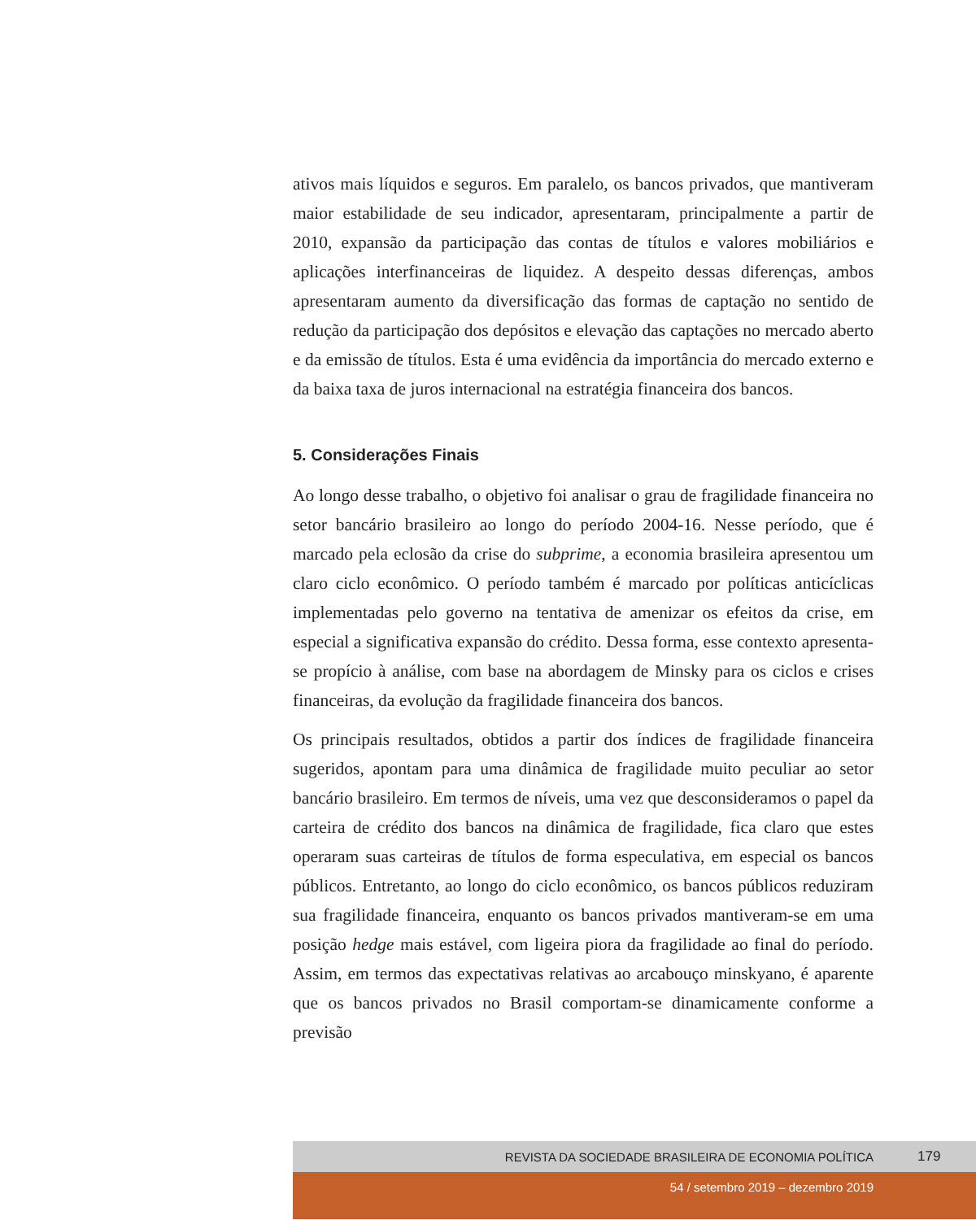ativos mais líquidos e seguros. Em paralelo, os bancos privados, que mantiveram maior estabilidade de seu indicador, apresentaram, principalmente a partir de 2010, expansão da participação das contas de títulos e valores mobiliários e aplicações interfinanceiras de liquidez. A despeito dessas diferenças, ambos apresentaram aumento da diversificação das formas de captação no sentido de redução da participação dos depósitos e elevação das captações no mercado aberto e da emissão de títulos. Esta é uma evidência da importância do mercado externo e da baixa taxa de juros internacional na estratégia financeira dos bancos.
5. Considerações Finais
Ao longo desse trabalho, o objetivo foi analisar o grau de fragilidade financeira no setor bancário brasileiro ao longo do período 2004-16. Nesse período, que é marcado pela eclosão da crise do subprime, a economia brasileira apresentou um claro ciclo econômico. O período também é marcado por políticas anticíclicas implementadas pelo governo na tentativa de amenizar os efeitos da crise, em especial a significativa expansão do crédito. Dessa forma, esse contexto apresenta-se propício à análise, com base na abordagem de Minsky para os ciclos e crises financeiras, da evolução da fragilidade financeira dos bancos.
Os principais resultados, obtidos a partir dos índices de fragilidade financeira sugeridos, apontam para uma dinâmica de fragilidade muito peculiar ao setor bancário brasileiro. Em termos de níveis, uma vez que desconsideramos o papel da carteira de crédito dos bancos na dinâmica de fragilidade, fica claro que estes operaram suas carteiras de títulos de forma especulativa, em especial os bancos públicos. Entretanto, ao longo do ciclo econômico, os bancos públicos reduziram sua fragilidade financeira, enquanto os bancos privados mantiveram-se em uma posição hedge mais estável, com ligeira piora da fragilidade ao final do período. Assim, em termos das expectativas relativas ao arcabouço minskyano, é aparente que os bancos privados no Brasil comportam-se dinamicamente conforme a previsão
REVISTA DA SOCIEDADE BRASILEIRA DE ECONOMIA POLÍTICA 179
54 / setembro 2019 – dezembro 2019